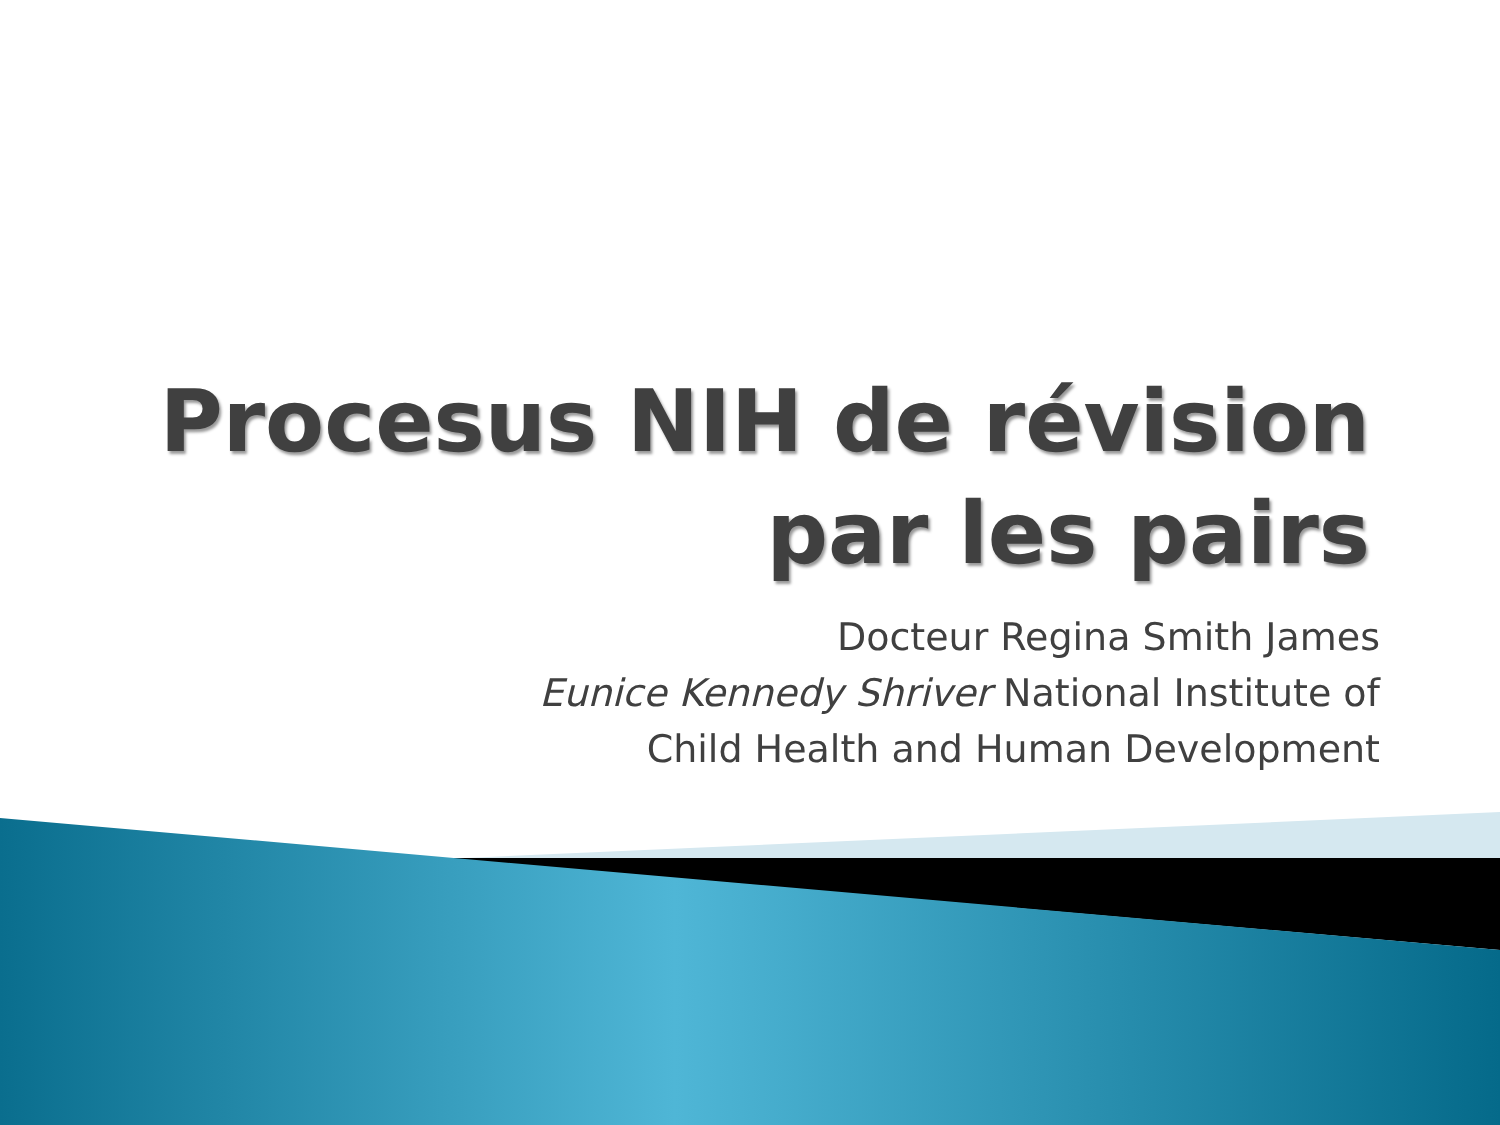Procesus NIH de révision
par les pairs
Docteur Regina Smith James
Eunice Kennedy Shriver National Institute of
Child Health and Human Development